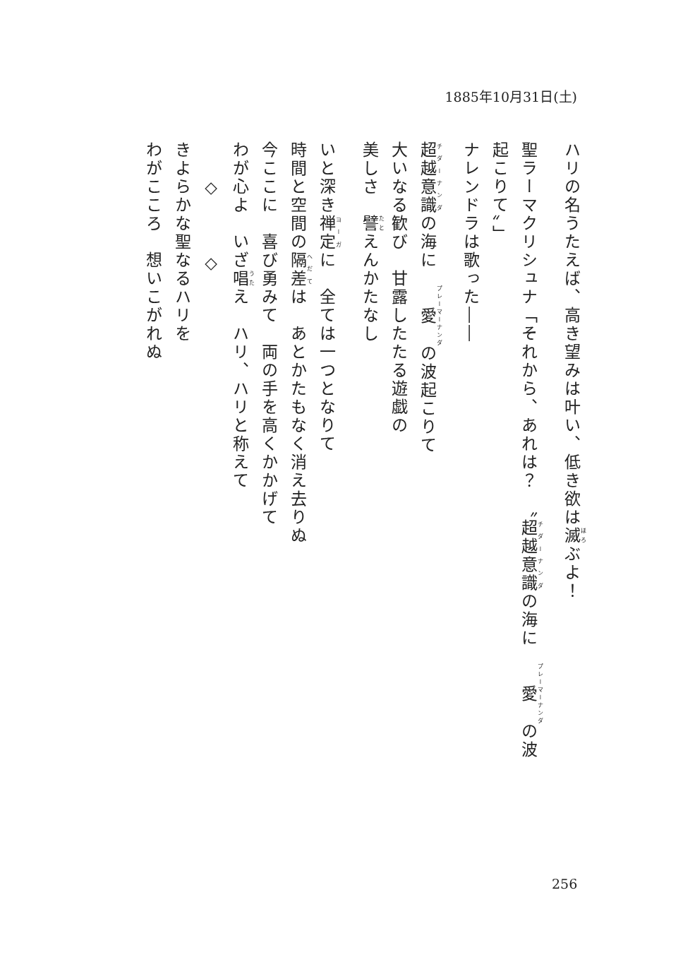1885年10月31日(土)
ハリの名うたえば、高き望みは叶い、低き欲は滅ぶよ！
聖ラーマクリシュナ「それから、あれは？　〝超越意識の海に　愛の波起こりて〟」
ナレンドラは歌った――
超越意識の海に　愛の波起こりて
大いなる歓び　甘露したたる遊戯の
美しさ　譬えんかたなし
いと深き禅定に　全ては一つとなりて
時間と空間の隔差は　あとかたもなく消え去りぬ
今ここに　喜び勇みて　両の手を高くかかげて
わが心よ　いざ唱え　ハリ、ハリと称えて
　　◇　　　◇
きよらかな聖なるハリを
わがこころ　想いこがれぬ
256